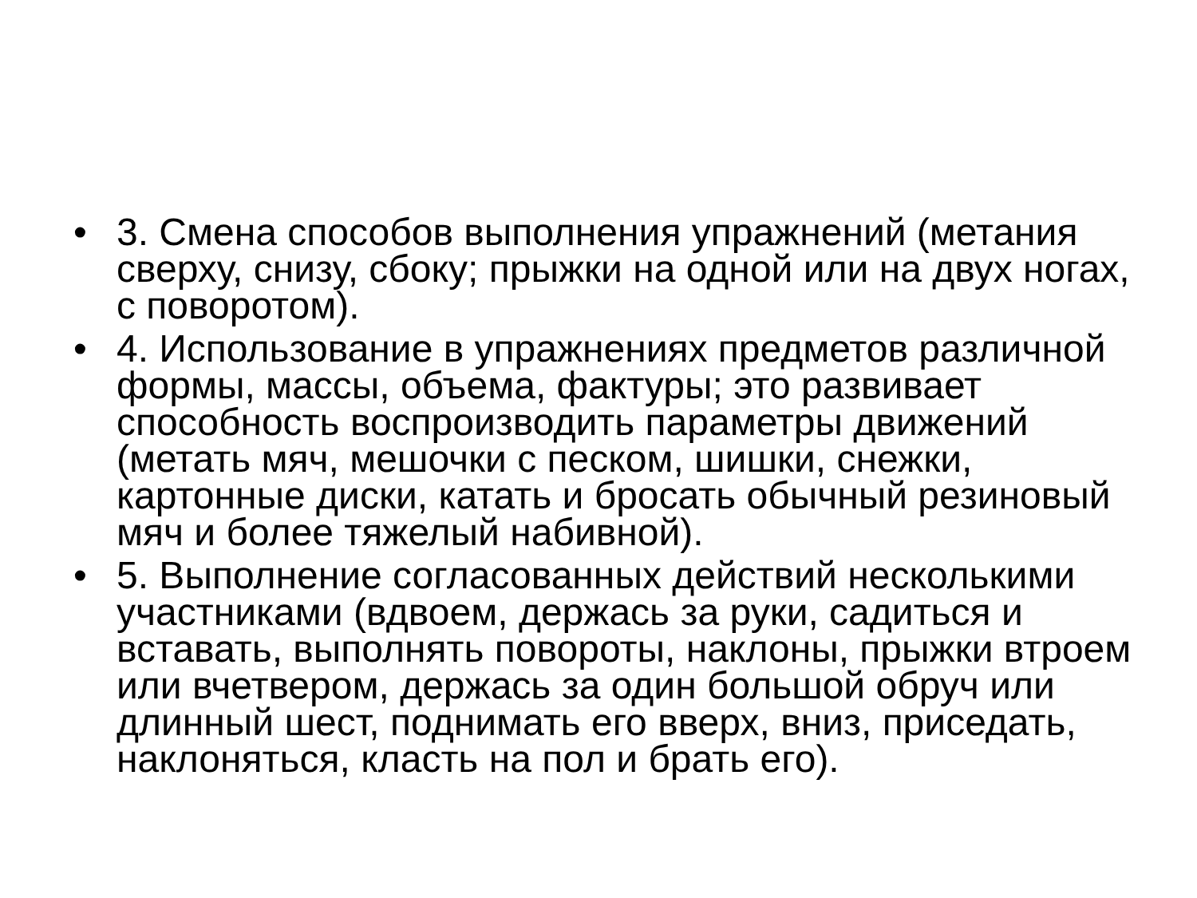• 3. Смена способов выполнения упражнений (метания сверху, снизу, сбоку; прыжки на одной или на двух ногах, с поворотом).
• 4. Использование в упражнениях предметов различной формы, массы, объема, фактуры; это развивает способность воспроизводить параметры движений (метать мяч, мешочки с песком, шишки, снежки, картонные диски, катать и бросать обычный резиновый мяч и более тяжелый набивной).
• 5. Выполнение согласованных действий несколькими участниками (вдвоем, держась за руки, садиться и вставать, выполнять повороты, наклоны, прыжки втроем или вчетвером, держась за один большой обруч или длинный шест, поднимать его вверх, вниз, приседать, наклоняться, класть на пол и брать его).